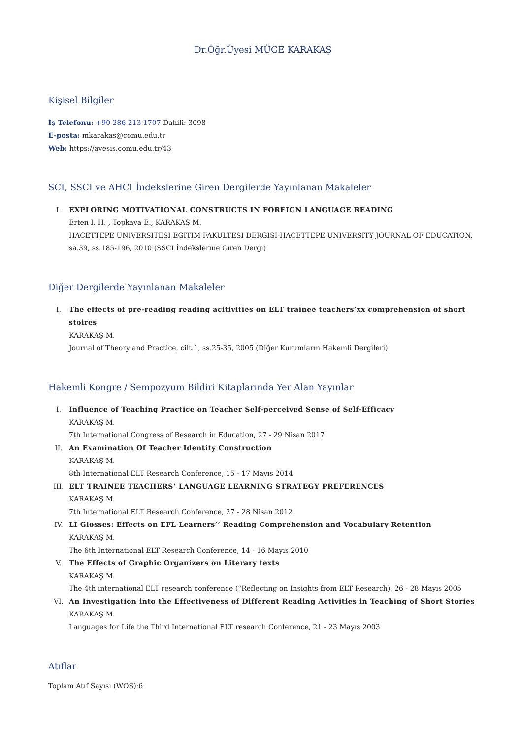Dr.Öğr.Üyesi MÜGE KARAKAŞ
Kişisel Bilgiler
İş Telefonu: +90 286 213 1707 Dahili: 3098
E-posta: mkarakas@comu.edu.tr
Web: https://avesis.comu.edu.tr/43
SCI, SSCI ve AHCI İndekslerine Giren Dergilerde Yayınlanan Makaleler
I. EXPLORING MOTIVATIONAL CONSTRUCTS IN FOREIGN LANGUAGE READING
Erten I. H. , Topkaya E., KARAKAŞ M.
HACETTEPE UNIVERSITESI EGITIM FAKULTESI DERGISI-HACETTEPE UNIVERSITY JOURNAL OF EDUCATION, sa.39, ss.185-196, 2010 (SSCI İndekslerine Giren Dergi)
Diğer Dergilerde Yayınlanan Makaleler
I. The effects of pre-reading reading acitivities on ELT trainee teachers’xx comprehension of short stoires
KARAKAŞ M.
Journal of Theory and Practice, cilt.1, ss.25-35, 2005 (Diğer Kurumların Hakemli Dergileri)
Hakemli Kongre / Sempozyum Bildiri Kitaplarında Yer Alan Yayınlar
I. Influence of Teaching Practice on Teacher Self-perceived Sense of Self-Efficacy
KARAKAŞ M.
7th International Congress of Research in Education, 27 - 29 Nisan 2017
II. An Examination Of Teacher Identity Construction
KARAKAŞ M.
8th International ELT Research Conference, 15 - 17 Mayıs 2014
III. ELT TRAINEE TEACHERS’ LANGUAGE LEARNING STRATEGY PREFERENCES
KARAKAŞ M.
7th International ELT Research Conference, 27 - 28 Nisan 2012
IV. LI Glosses: Effects on EFL Learners’’ Reading Comprehension and Vocabulary Retention
KARAKAŞ M.
The 6th International ELT Research Conference, 14 - 16 Mayıs 2010
V. The Effects of Graphic Organizers on Literary texts
KARAKAŞ M.
The 4th international ELT research conference (“Reflecting on Insights from ELT Research), 26 - 28 Mayıs 2005
VI. An Investigation into the Effectiveness of Different Reading Activities in Teaching of Short Stories
KARAKAŞ M.
Languages for Life the Third International ELT research Conference, 21 - 23 Mayıs 2003
Atıflar
Toplam Atıf Sayısı (WOS):6